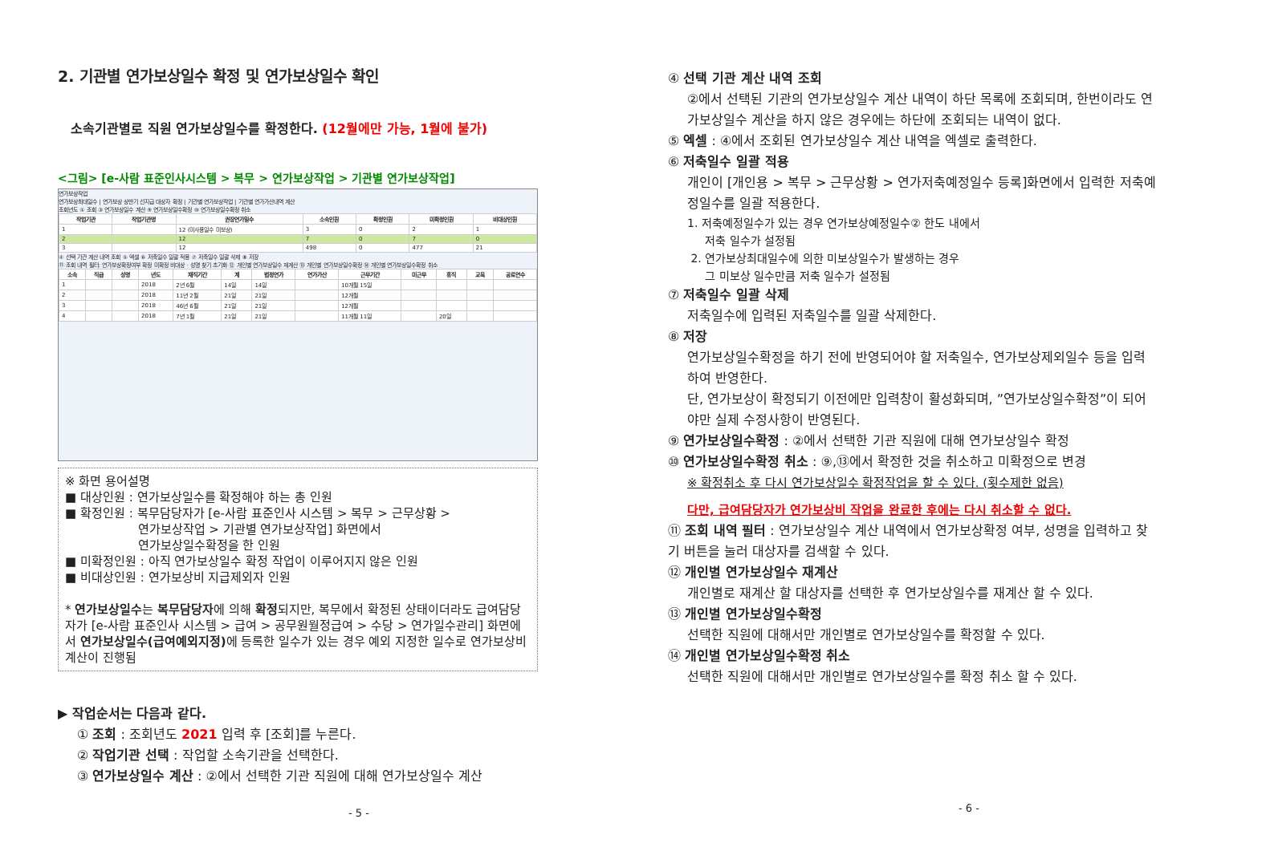2. 기관별 연가보상일수 확정 및 연가보상일수 확인
소속기관별로 직원 연가보상일수를 확정한다. (12월에만 가능, 1월에 불가)
<그림> [e-사람 표준인사시스템 > 복무 > 연가보상작업 > 기관별 연가보상작업]
연가보상작업
연가보상최대일수 | 연가보상 상반기 선지급 대상자 확정 | 기관별 연가보상작업 | 기관별 연가가산내역 계산
조회년도 ① 조회 ③ 연가보상일수 계산 ⑨ 연가보상일수확정 ⑩ 연가보상일수확정 취소
| 작업기관 | 작업기관명 | 권장연가일수 | 소속인원 | 확정인원 | 미확정인원 | 비대상인원 |
| --- | --- | --- | --- | --- | --- | --- |
| 1 | | 12 (미사용일수 미보상) | 3 | 0 | 2 | 1 |
| 2 | | 12 | 7 | 0 | 7 | 0 |
| 3 | | 12 | 498 | 0 | 477 | 21 |
④ 선택 기관 계산 내역 조회 ⑤ 엑셀 ⑥ 저축일수 일괄 적용 ⑦ 저축일수 일괄 삭제 ⑧ 저장
⑪ 조회 내역 필터: 연가보상확정여부 확정 미확정 비대상 · 성명 찾기 초기화 ⑫ 개인별 연가보상일수 재계산 ⑬ 개인별 연가보상일수확정 ⑭ 개인별 연가보상일수확정 취소
| 소속 | 직급 | 성명 | 년도 | 재직기간 | 계 | 법정연가 | 연가가산 | 근무기간 | 미근무 | 휴직 | 교육 | 공로연수 |
| --- | --- | --- | --- | --- | --- | --- | --- | --- | --- | --- | --- | --- |
| 1 | | | 2018 | 2년 6월 | 14일 | 14일 | | 10개월 15일 | | | | |
| 2 | | | 2018 | 11년 2월 | 21일 | 21일 | | 12개월 | | | | |
| 3 | | | 2018 | 46년 6월 | 21일 | 21일 | | 12개월 | | | | |
| 4 | | | 2018 | 7년 1월 | 21일 | 21일 | | 11개월 11일 | | 20일 | | |
※ 화면 용어설명
■ 대상인원 : 연가보상일수를 확정해야 하는 총 인원
■ 확정인원 : 복무담당자가 [e-사람 표준인사 시스템 > 복무 > 근무상황 >
연가보상작업 > 기관별 연가보상작업] 화면에서
연가보상일수확정을 한 인원
■ 미확정인원 : 아직 연가보상일수 확정 작업이 이루어지지 않은 인원
■ 비대상인원 : 연가보상비 지급제외자 인원
* 연가보상일수는 복무담당자에 의해 확정되지만, 복무에서 확정된 상태이더라도 급여담당자가 [e-사람 표준인사 시스템 > 급여 > 공무원월정급여 > 수당 > 연가일수관리] 화면에서 연가보상일수(급여예외지정) 에 등록한 일수가 있는 경우 예외 지정한 일수로 연가보상비 계산이 진행됨
▶ 작업순서는 다음과 같다.
① 조회 : 조회년도 2021 입력 후 [조회]를 누른다.
② 작업기관 선택 : 작업할 소속기관을 선택한다.
③ 연가보상일수 계산 : ②에서 선택한 기관 직원에 대해 연가보상일수 계산
- 5 -
④ 선택 기관 계산 내역 조회
②에서 선택된 기관의 연가보상일수 계산 내역이 하단 목록에 조회되며, 한번이라도 연가보상일수 계산을 하지 않은 경우에는 하단에 조회되는 내역이 없다.
⑤ 엑셀 : ④에서 조회된 연가보상일수 계산 내역을 엑셀로 출력한다.
⑥ 저축일수 일괄 적용
개인이 [개인용 > 복무 > 근무상황 > 연가저축예정일수 등록]화면에서 입력한 저축예정일수를 일괄 적용한다.
1. 저축예정일수가 있는 경우 연가보상예정일수② 한도 내에서
저축 일수가 설정됨
2. 연가보상최대일수에 의한 미보상일수가 발생하는 경우
그 미보상 일수만큼 저축 일수가 설정됨
⑦ 저축일수 일괄 삭제
저축일수에 입력된 저축일수를 일괄 삭제한다.
⑧ 저장
연가보상일수확정을 하기 전에 반영되어야 할 저축일수, 연가보상제외일수 등을 입력하여 반영한다.
단, 연가보상이 확정되기 이전에만 입력창이 활성화되며, ”연가보상일수확정”이 되어야만 실제 수정사항이 반영된다.
⑨ 연가보상일수확정 : ②에서 선택한 기관 직원에 대해 연가보상일수 확정
⑩ 연가보상일수확정 취소 : ⑨,⑬에서 확정한 것을 취소하고 미확정으로 변경
※ 확정취소 후 다시 연가보상일수 확정작업을 할 수 있다. (횟수제한 없음)
다만, 급여담당자가 연가보상비 작업을 완료한 후에는 다시 취소할 수 없다.
⑪ 조회 내역 필터 : 연가보상일수 계산 내역에서 연가보상확정 여부, 성명을 입력하고 찾기 버튼을 눌러 대상자를 검색할 수 있다.
⑫ 개인별 연가보상일수 재계산
개인별로 재계산 할 대상자를 선택한 후 연가보상일수를 재계산 할 수 있다.
⑬ 개인별 연가보상일수확정
선택한 직원에 대해서만 개인별로 연가보상일수를 확정할 수 있다.
⑭ 개인별 연가보상일수확정 취소
선택한 직원에 대해서만 개인별로 연가보상일수를 확정 취소 할 수 있다.
- 6 -